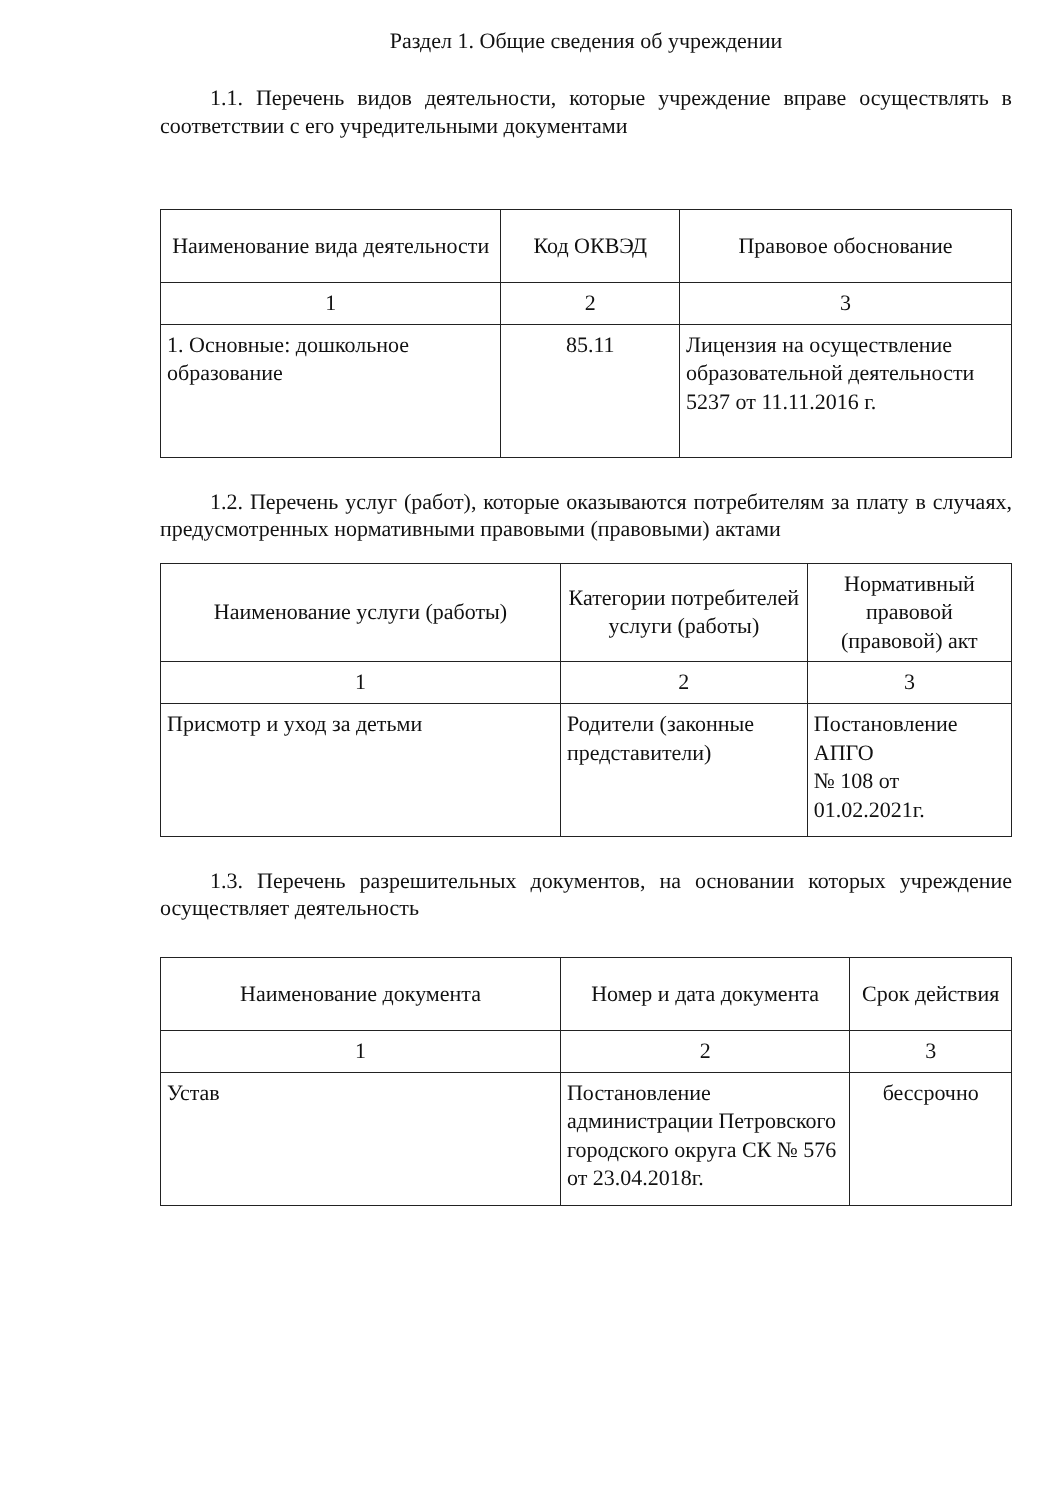Раздел 1. Общие сведения об учреждении
1.1. Перечень видов деятельности, которые учреждение вправе осуществлять в соответствии с его учредительными документами
| Наименование вида деятельности | Код ОКВЭД | Правовое обоснование |
| --- | --- | --- |
| 1 | 2 | 3 |
| 1. Основные: дошкольное образование | 85.11 | Лицензия на осуществление образовательной деятельности 5237 от 11.11.2016 г. |
1.2. Перечень услуг (работ), которые оказываются потребителям за плату в случаях, предусмотренных нормативными правовыми (правовыми) актами
| Наименование услуги (работы) | Категории потребителей услуги (работы) | Нормативный правовой (правовой) акт |
| --- | --- | --- |
| 1 | 2 | 3 |
| Присмотр и уход за детьми | Родители (законные представители) | Постановление АПГО № 108 от 01.02.2021г. |
1.3. Перечень разрешительных документов, на основании которых учреждение осуществляет деятельность
| Наименование документа | Номер и дата документа | Срок действия |
| --- | --- | --- |
| 1 | 2 | 3 |
| Устав | Постановление администрации Петровского городского округа СК № 576 от 23.04.2018г. | бессрочно |